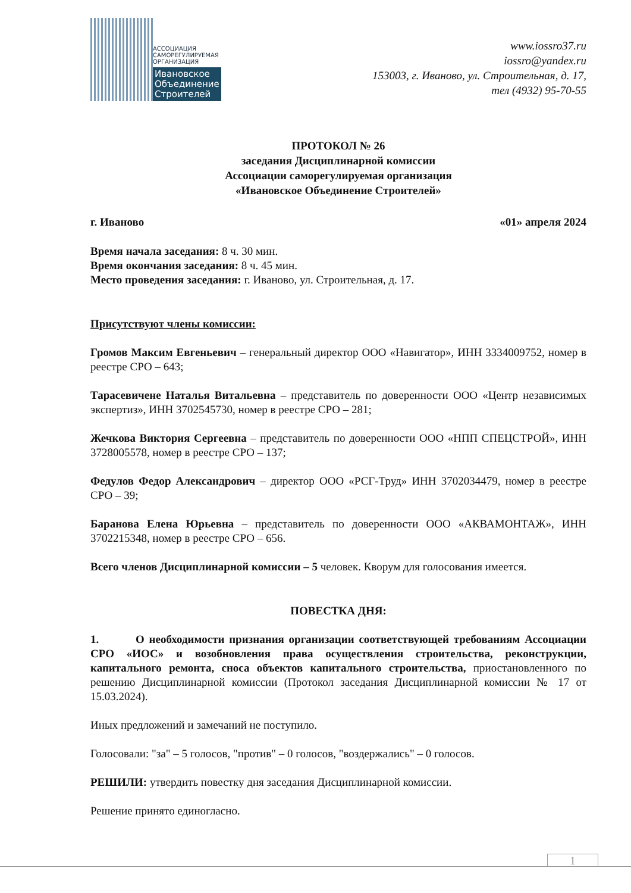АССОЦИАЦИЯ
САМОРЕГУЛИРУЕМАЯ
ОРГАНИЗАЦИЯ
Ивановское
Объединение
Строителей
www.iossro37.ru
iossro@yandex.ru
153003, г. Иваново, ул. Строительная, д. 17,
тел (4932) 95-70-55
ПРОТОКОЛ № 26
заседания Дисциплинарной комиссии
Ассоциации саморегулируемая организация
«Ивановское Объединение Строителей»
г. Иваново «01» апреля 2024
Время начала заседания: 8 ч. 30 мин.
Время окончания заседания: 8 ч. 45 мин.
Место проведения заседания: г. Иваново, ул. Строительная, д. 17.
Присутствуют члены комиссии:
Громов Максим Евгеньевич – генеральный директор ООО «Навигатор», ИНН 3334009752, номер в реестре СРО – 643;
Тарасевичене Наталья Витальевна – представитель по доверенности ООО «Центр независимых экспертиз», ИНН 3702545730, номер в реестре СРО – 281;
Жечкова Виктория Сергеевна – представитель по доверенности ООО «НПП СПЕЦСТРОЙ», ИНН 3728005578, номер в реестре СРО – 137;
Федулов Федор Александрович – директор ООО «РСГ-Труд» ИНН 3702034479, номер в реестре СРО – 39;
Баранова Елена Юрьевна – представитель по доверенности ООО «АКВАМОНТАЖ», ИНН 3702215348, номер в реестре СРО – 656.
Всего членов Дисциплинарной комиссии – 5 человек. Кворум для голосования имеется.
ПОВЕСТКА ДНЯ:
1. О необходимости признания организации соответствующей требованиям Ассоциации СРО «ИОС» и возобновления права осуществления строительства, реконструкции, капитального ремонта, сноса объектов капитального строительства, приостановленного по решению Дисциплинарной комиссии (Протокол заседания Дисциплинарной комиссии № 17 от 15.03.2024).
Иных предложений и замечаний не поступило.
Голосовали: "за" – 5 голосов, "против" – 0 голосов, "воздержались" – 0 голосов.
РЕШИЛИ: утвердить повестку дня заседания Дисциплинарной комиссии.
Решение принято единогласно.
1